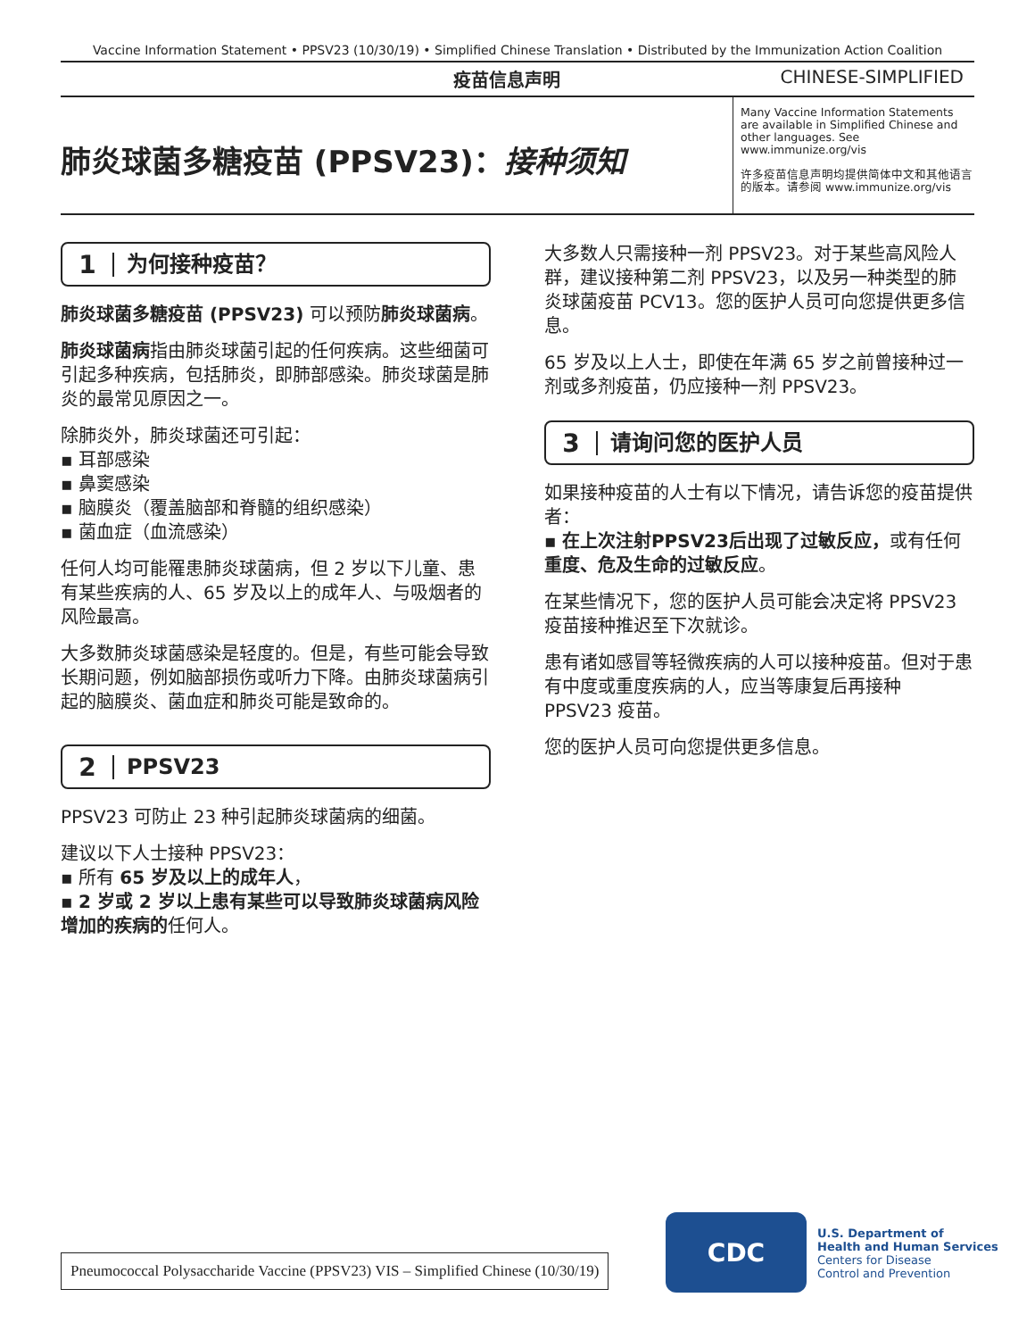Vaccine Information Statement • PPSV23 (10/30/19) • Simplified Chinese Translation • Distributed by the Immunization Action Coalition
疫苗信息声明 CHINESE-SIMPLIFIED
肺炎球菌多糖疫苗 (PPSV23)：接种须知
Many Vaccine Information Statements are available in Simplified Chinese and other languages. See www.immunize.org/vis
许多疫苗信息声明均提供简体中文和其他语言的版本。请参阅 www.immunize.org/vis
1
为何接种疫苗？
肺炎球菌多糖疫苗 (PPSV23) 可以预防肺炎球菌病。
肺炎球菌病指由肺炎球菌引起的任何疾病。这些细菌可引起多种疾病，包括肺炎，即肺部感染。肺炎球菌是肺炎的最常见原因之一。
除肺炎外，肺炎球菌还可引起：
▪ 耳部感染
▪ 鼻窦感染
▪ 脑膜炎（覆盖脑部和脊髓的组织感染）
▪ 菌血症（血流感染）
任何人均可能罹患肺炎球菌病，但 2 岁以下儿童、患有某些疾病的人、65 岁及以上的成年人、与吸烟者的风险最高。
大多数肺炎球菌感染是轻度的。但是，有些可能会导致长期问题，例如脑部损伤或听力下降。由肺炎球菌病引起的脑膜炎、菌血症和肺炎可能是致命的。
2
PPSV23
PPSV23 可防止 23 种引起肺炎球菌病的细菌。
建议以下人士接种 PPSV23：
▪ 所有 65 岁及以上的成年人，
▪ 2 岁或 2 岁以上患有某些可以导致肺炎球菌病风险增加的疾病的任何人。
大多数人只需接种一剂 PPSV23。对于某些高风险人群，建议接种第二剂 PPSV23，以及另一种类型的肺炎球菌疫苗 PCV13。您的医护人员可向您提供更多信息。
65 岁及以上人士，即使在年满 65 岁之前曾接种过一剂或多剂疫苗，仍应接种一剂 PPSV23。
3
请询问您的医护人员
如果接种疫苗的人士有以下情况，请告诉您的疫苗提供者：
▪ 在上次注射PPSV23后出现了过敏反应，或有任何重度、危及生命的过敏反应。
在某些情况下，您的医护人员可能会决定将 PPSV23 疫苗接种推迟至下次就诊。
患有诸如感冒等轻微疾病的人可以接种疫苗。但对于患有中度或重度疾病的人，应当等康复后再接种 PPSV23 疫苗。
您的医护人员可向您提供更多信息。
Pneumococcal Polysaccharide Vaccine (PPSV23) VIS – Simplified Chinese (10/30/19)
CDC
U.S. Department of
Health and Human Services
Centers for Disease
Control and Prevention